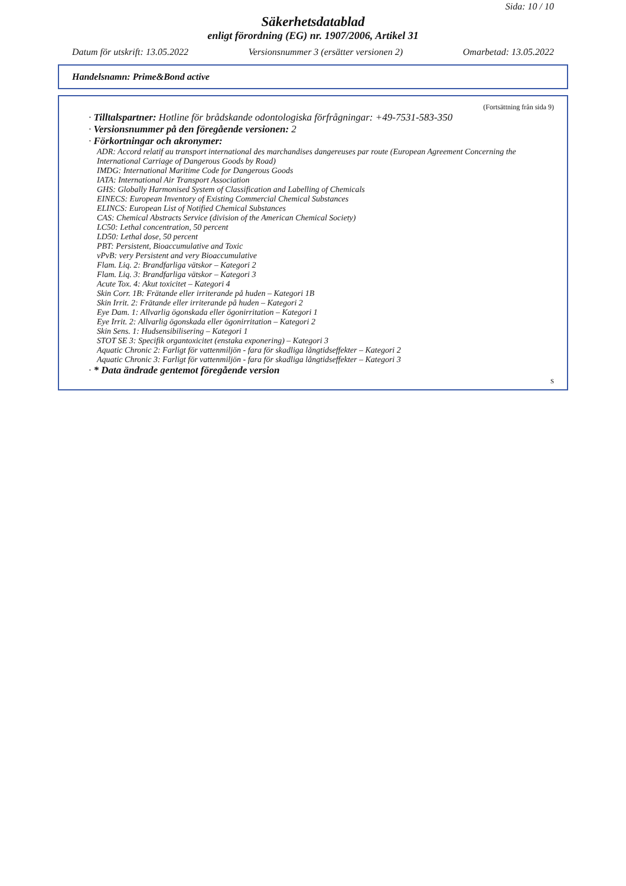Sida: 10 / 10
Säkerhetsdatablad
enligt förordning (EG) nr. 1907/2006, Artikel 31
Datum för utskrift: 13.05.2022 Versionsnummer 3 (ersätter versionen 2) Omarbetad: 13.05.2022
Handelsnamn: Prime&Bond active
(Fortsättning från sida 9)
· Tilltalspartner: Hotline för brådskande odontologiska förfrågningar: +49-7531-583-350
· Versionsnummer på den föregående versionen: 2
· Förkortningar och akronymer:
ADR: Accord relatif au transport international des marchandises dangereuses par route (European Agreement Concerning the International Carriage of Dangerous Goods by Road)
IMDG: International Maritime Code for Dangerous Goods
IATA: International Air Transport Association
GHS: Globally Harmonised System of Classification and Labelling of Chemicals
EINECS: European Inventory of Existing Commercial Chemical Substances
ELINCS: European List of Notified Chemical Substances
CAS: Chemical Abstracts Service (division of the American Chemical Society)
LC50: Lethal concentration, 50 percent
LD50: Lethal dose, 50 percent
PBT: Persistent, Bioaccumulative and Toxic
vPvB: very Persistent and very Bioaccumulative
Flam. Liq. 2: Brandfarliga vätskor – Kategori 2
Flam. Liq. 3: Brandfarliga vätskor – Kategori 3
Acute Tox. 4: Akut toxicitet – Kategori 4
Skin Corr. 1B: Frätande eller irriterande på huden – Kategori 1B
Skin Irrit. 2: Frätande eller irriterande på huden – Kategori 2
Eye Dam. 1: Allvarlig ögonskada eller ögonirritation – Kategori 1
Eye Irrit. 2: Allvarlig ögonskada eller ögonirritation – Kategori 2
Skin Sens. 1: Hudsensibilisering – Kategori 1
STOT SE 3: Specifik organtoxicitet (enstaka exponering) – Kategori 3
Aquatic Chronic 2: Farligt för vattenmiljön - fara för skadliga långtidseffekter – Kategori 2
Aquatic Chronic 3: Farligt för vattenmiljön - fara för skadliga långtidseffekter – Kategori 3
· * Data ändrade gentemot föregående version
S